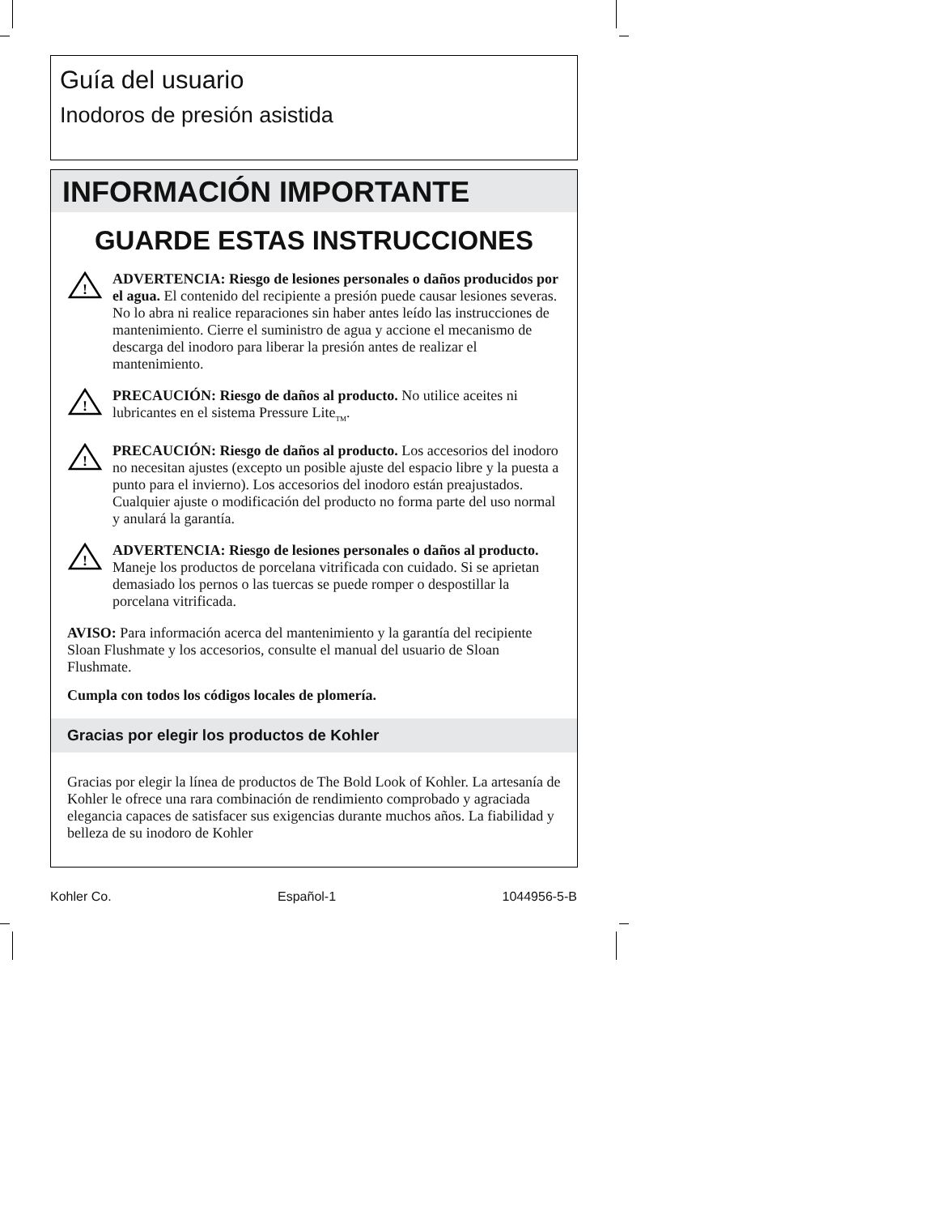Guía del usuario
Inodoros de presión asistida
INFORMACIÓN IMPORTANTE
GUARDE ESTAS INSTRUCCIONES
!
ADVERTENCIA: Riesgo de lesiones personales o daños producidos por el agua. El contenido del recipiente a presión puede causar lesiones severas. No lo abra ni realice reparaciones sin haber antes leído las instrucciones de mantenimiento. Cierre el suministro de agua y accione el mecanismo de descarga del inodoro para liberar la presión antes de realizar el mantenimiento.
!
PRECAUCIÓN: Riesgo de daños al producto. No utilice aceites ni lubricantes en el sistema Pressure Lite<sub>TM</sub>.
!
PRECAUCIÓN: Riesgo de daños al producto. Los accesorios del inodoro no necesitan ajustes (excepto un posible ajuste del espacio libre y la puesta a punto para el invierno). Los accesorios del inodoro están preajustados. Cualquier ajuste o modificación del producto no forma parte del uso normal y anulará la garantía.
!
ADVERTENCIA: Riesgo de lesiones personales o daños al producto. Maneje los productos de porcelana vitrificada con cuidado. Si se aprietan demasiado los pernos o las tuercas se puede romper o despostillar la porcelana vitrificada.
AVISO: Para información acerca del mantenimiento y la garantía del recipiente Sloan Flushmate y los accesorios, consulte el manual del usuario de Sloan Flushmate.
Cumpla con todos los códigos locales de plomería.
Gracias por elegir los productos de Kohler
Gracias por elegir la línea de productos de The Bold Look of Kohler. La artesanía de Kohler le ofrece una rara combinación de rendimiento comprobado y agraciada elegancia capaces de satisfacer sus exigencias durante muchos años. La fiabilidad y belleza de su inodoro de Kohler
Kohler Co. Español-1 1044956-5-B